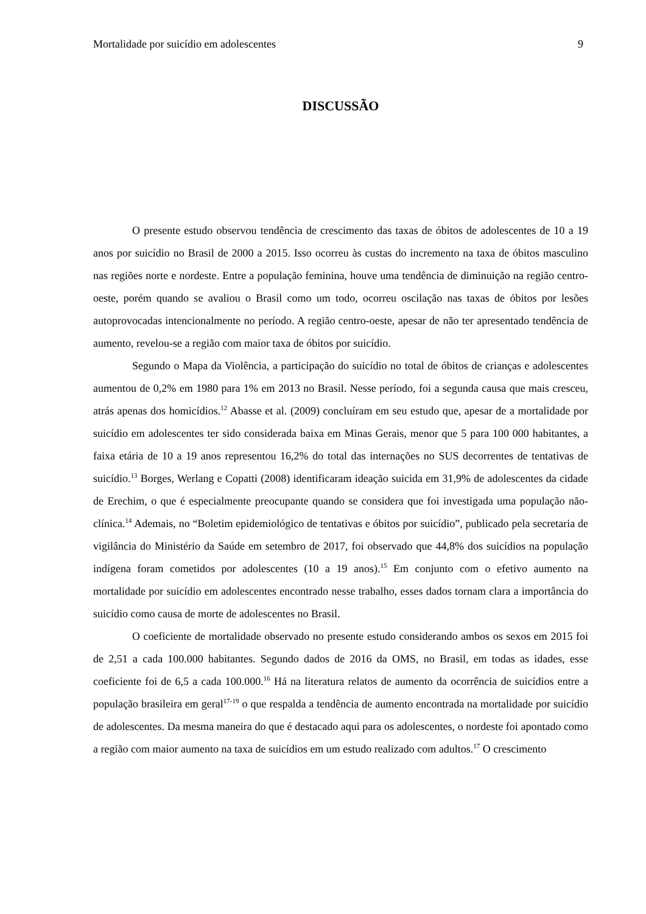Mortalidade por suicídio em adolescentes 9
DISCUSSÃO
O presente estudo observou tendência de crescimento das taxas de óbitos de adolescentes de 10 a 19 anos por suicídio no Brasil de 2000 a 2015. Isso ocorreu às custas do incremento na taxa de óbitos masculino nas regiões norte e nordeste. Entre a população feminina, houve uma tendência de diminuição na região centro-oeste, porém quando se avaliou o Brasil como um todo, ocorreu oscilação nas taxas de óbitos por lesões autoprovocadas intencionalmente no período. A região centro-oeste, apesar de não ter apresentado tendência de aumento, revelou-se a região com maior taxa de óbitos por suicídio.
Segundo o Mapa da Violência, a participação do suicídio no total de óbitos de crianças e adolescentes aumentou de 0,2% em 1980 para 1% em 2013 no Brasil. Nesse período, foi a segunda causa que mais cresceu, atrás apenas dos homicídios.<sup>12</sup> Abasse et al. (2009) concluíram em seu estudo que, apesar de a mortalidade por suicídio em adolescentes ter sido considerada baixa em Minas Gerais, menor que 5 para 100 000 habitantes, a faixa etária de 10 a 19 anos representou 16,2% do total das internações no SUS decorrentes de tentativas de suicídio.<sup>13</sup> Borges, Werlang e Copatti (2008) identificaram ideação suicida em 31,9% de adolescentes da cidade de Erechim, o que é especialmente preocupante quando se considera que foi investigada uma população não-clínica.<sup>14</sup> Ademais, no “Boletim epidemiológico de tentativas e óbitos por suicídio”, publicado pela secretaria de vigilância do Ministério da Saúde em setembro de 2017, foi observado que 44,8% dos suicídios na população indígena foram cometidos por adolescentes (10 a 19 anos).<sup>15</sup> Em conjunto com o efetivo aumento na mortalidade por suicídio em adolescentes encontrado nesse trabalho, esses dados tornam clara a importância do suicídio como causa de morte de adolescentes no Brasil.
O coeficiente de mortalidade observado no presente estudo considerando ambos os sexos em 2015 foi de 2,51 a cada 100.000 habitantes. Segundo dados de 2016 da OMS, no Brasil, em todas as idades, esse coeficiente foi de 6,5 a cada 100.000.<sup>16</sup> Há na literatura relatos de aumento da ocorrência de suicídios entre a população brasileira em geral<sup>17-19</sup> o que respalda a tendência de aumento encontrada na mortalidade por suicídio de adolescentes. Da mesma maneira do que é destacado aqui para os adolescentes, o nordeste foi apontado como a região com maior aumento na taxa de suicídios em um estudo realizado com adultos.<sup>17</sup> O crescimento